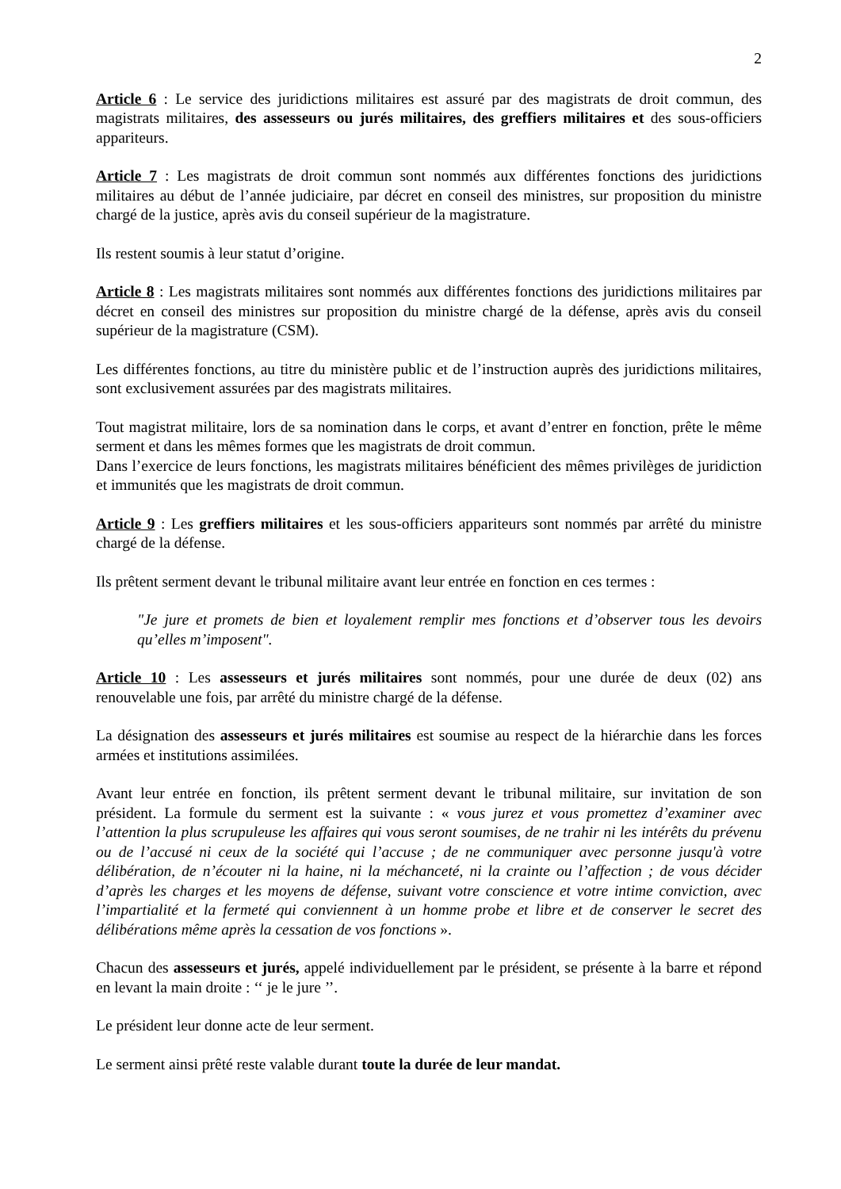2
Article 6 : Le service des juridictions militaires est assuré par des magistrats de droit commun, des magistrats militaires, des assesseurs ou jurés militaires, des greffiers militaires et des sous-officiers appariteurs.
Article 7 : Les magistrats de droit commun sont nommés aux différentes fonctions des juridictions militaires au début de l’année judiciaire, par décret en conseil des ministres, sur proposition du ministre chargé de la justice, après avis du conseil supérieur de la magistrature.
Ils restent soumis à leur statut d’origine.
Article 8 : Les magistrats militaires sont nommés aux différentes fonctions des juridictions militaires par décret en conseil des ministres sur proposition du ministre chargé de la défense, après avis du conseil supérieur de la magistrature (CSM).
Les différentes fonctions, au titre du ministère public et de l’instruction auprès des juridictions militaires, sont exclusivement assurées par des magistrats militaires.
Tout magistrat militaire, lors de sa nomination dans le corps, et avant d’entrer en fonction, prête le même serment et dans les mêmes formes que les magistrats de droit commun.
Dans l’exercice de leurs fonctions, les magistrats militaires bénéficient des mêmes privilèges de juridiction et immunités que les magistrats de droit commun.
Article 9 : Les greffiers militaires et les sous-officiers appariteurs sont nommés par arrêté du ministre chargé de la défense.
Ils prêtent serment devant le tribunal militaire avant leur entrée en fonction en ces termes :
"Je jure et promets de bien et loyalement remplir mes fonctions et d’observer tous les devoirs qu’elles m’imposent".
Article 10 : Les assesseurs et jurés militaires sont nommés, pour une durée de deux (02) ans renouvelable une fois, par arrêté du ministre chargé de la défense.
La désignation des assesseurs et jurés militaires est soumise au respect de la hiérarchie dans les forces armées et institutions assimilées.
Avant leur entrée en fonction, ils prêtent serment devant le tribunal militaire, sur invitation de son président. La formule du serment est la suivante : « vous jurez et vous promettez d’examiner avec l’attention la plus scrupuleuse les affaires qui vous seront soumises, de ne trahir ni les intérêts du prévenu ou de l’accusé ni ceux de la société qui l’accuse ; de ne communiquer avec personne jusqu'à votre délibération, de n’écouter ni la haine, ni la méchanceté, ni la crainte ou l’affection ; de vous décider d’après les charges et les moyens de défense, suivant votre conscience et votre intime conviction, avec l’impartialité et la fermeté qui conviennent à un homme probe et libre et de conserver le secret des délibérations même après la cessation de vos fonctions ».
Chacun des assesseurs et jurés, appelé individuellement par le président, se présente à la barre et répond en levant la main droite : ‘‘ je le jure ’’.
Le président leur donne acte de leur serment.
Le serment ainsi prêté reste valable durant toute la durée de leur mandat.